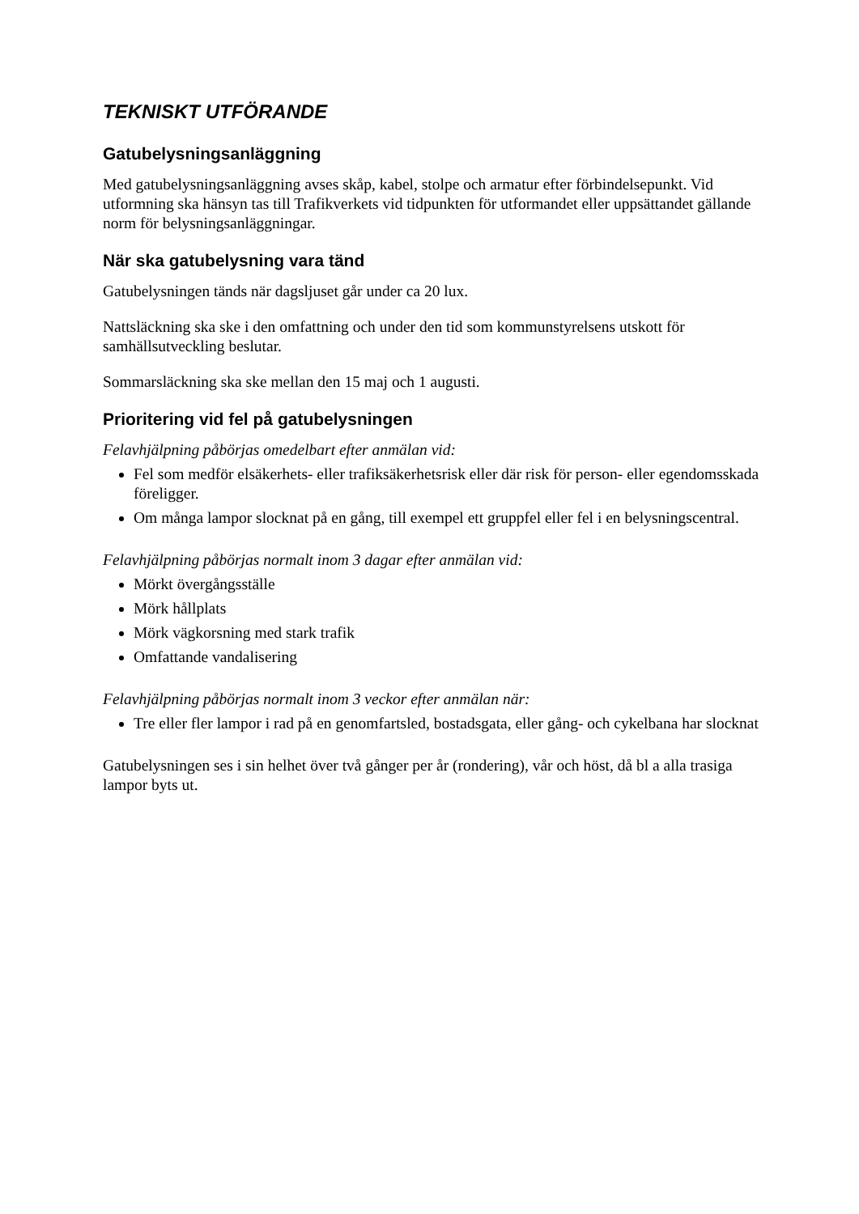TEKNISKT UTFÖRANDE
Gatubelysningsanläggning
Med gatubelysningsanläggning avses skåp, kabel, stolpe och armatur efter förbindelsepunkt. Vid utformning ska hänsyn tas till Trafikverkets vid tidpunkten för utformandet eller uppsättandet gällande norm för belysningsanläggningar.
När ska gatubelysning vara tänd
Gatubelysningen tänds när dagsljuset går under ca 20 lux.
Nattsläckning ska ske i den omfattning och under den tid som kommunstyrelsens utskott för samhällsutveckling beslutar.
Sommarsläckning ska ske mellan den 15 maj och 1 augusti.
Prioritering vid fel på gatubelysningen
Felavhjälpning påbörjas omedelbart efter anmälan vid:
Fel som medför elsäkerhets- eller trafiksäkerhetsrisk eller där risk för person- eller egendomsskada föreligger.
Om många lampor slocknat på en gång, till exempel ett gruppfel eller fel i en belysningscentral.
Felavhjälpning påbörjas normalt inom 3 dagar efter anmälan vid:
Mörkt övergångsställe
Mörk hållplats
Mörk vägkorsning med stark trafik
Omfattande vandalisering
Felavhjälpning påbörjas normalt inom 3 veckor efter anmälan när:
Tre eller fler lampor i rad på en genomfartsled, bostadsgata, eller gång- och cykelbana har slocknat
Gatubelysningen ses i sin helhet över två gånger per år (rondering), vår och höst, då bl a alla trasiga lampor byts ut.